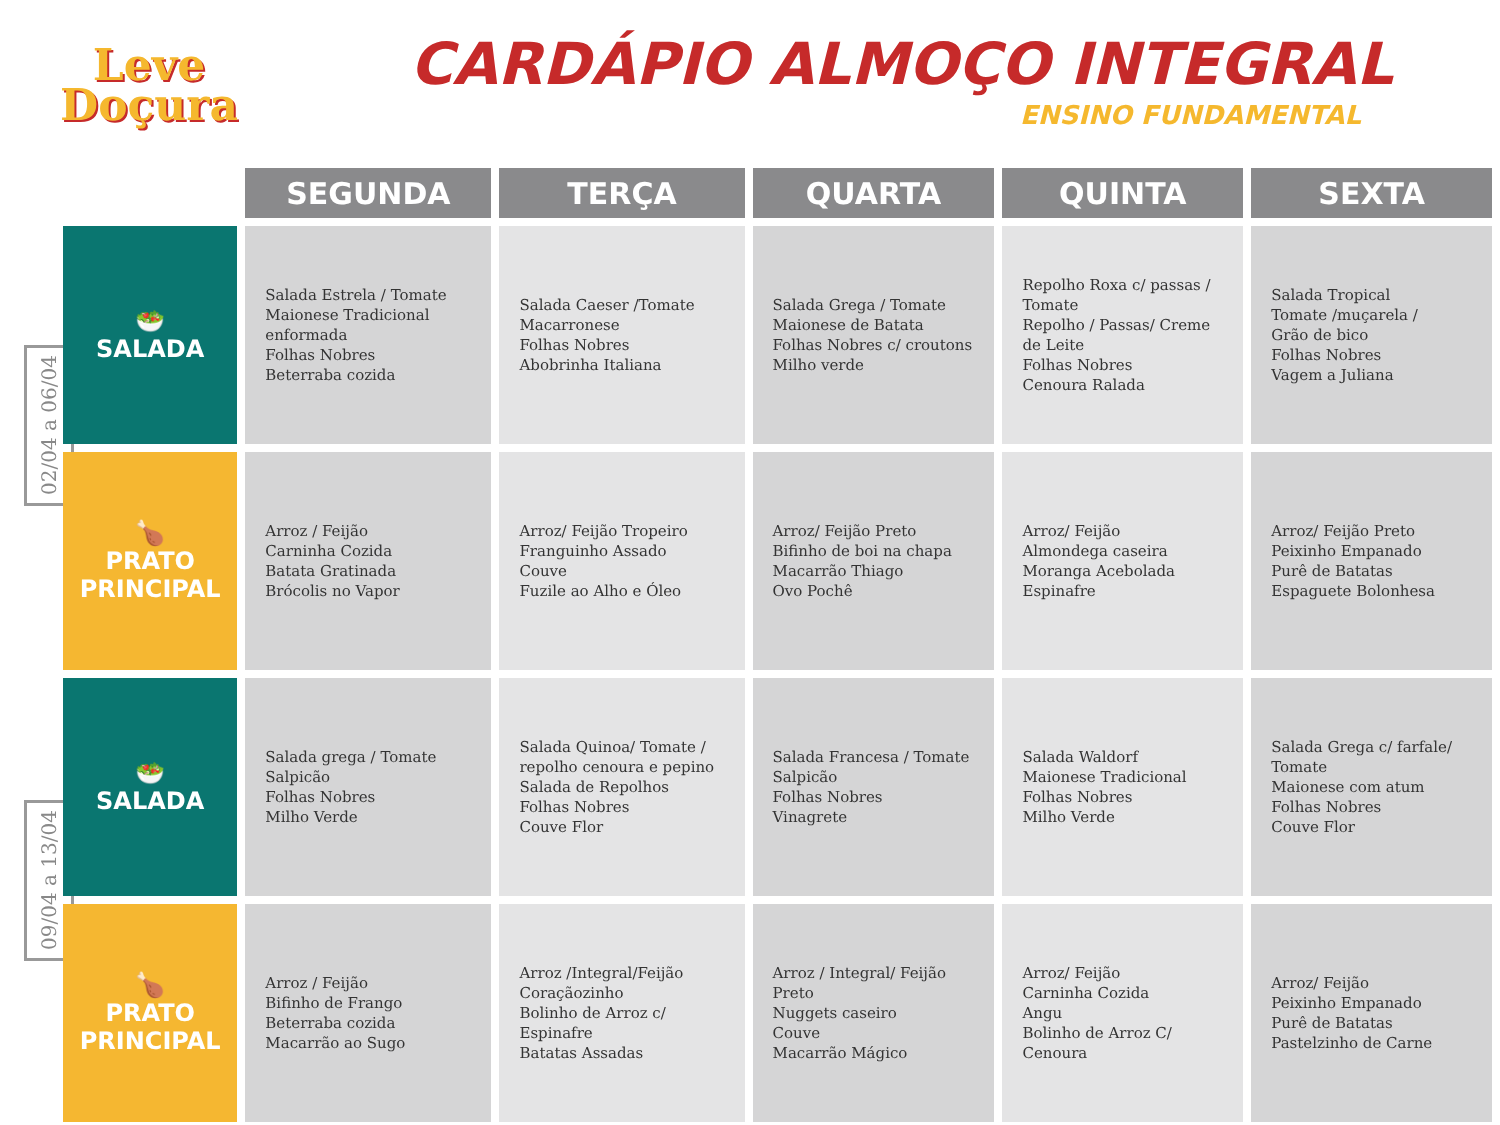Leve
Doçura
CARDÁPIO ALMOÇO INTEGRAL
ENSINO FUNDAMENTAL
02/04 a 06/04
09/04 a 13/04
| | SEGUNDA | TERÇA | QUARTA | QUINTA | SEXTA |
| --- | --- | --- | --- | --- | --- |
| 🥗 SALADA | Salada Estrela / Tomate Maionese Tradicional enformada Folhas Nobres Beterraba cozida | Salada Caeser /Tomate Macarronese Folhas Nobres Abobrinha Italiana | Salada Grega / Tomate Maionese de Batata Folhas Nobres c/ croutons Milho verde | Repolho Roxa c/ passas / Tomate Repolho / Passas/ Creme de Leite Folhas Nobres Cenoura Ralada | Salada Tropical Tomate /muçarela / Grão de bico Folhas Nobres Vagem a Juliana |
| 🍗 PRATO PRINCIPAL | Arroz / Feijão Carninha Cozida Batata Gratinada Brócolis no Vapor | Arroz/ Feijão Tropeiro Franguinho Assado Couve Fuzile ao Alho e Óleo | Arroz/ Feijão Preto Bifinho de boi na chapa Macarrão Thiago Ovo Pochê | Arroz/ Feijão Almondega caseira Moranga Acebolada Espinafre | Arroz/ Feijão Preto Peixinho Empanado Purê de Batatas Espaguete Bolonhesa |
| 🥗 SALADA | Salada grega / Tomate Salpicão Folhas Nobres Milho Verde | Salada Quinoa/ Tomate / repolho cenoura e pepino Salada de Repolhos Folhas Nobres Couve Flor | Salada Francesa / Tomate Salpicão Folhas Nobres Vinagrete | Salada Waldorf Maionese Tradicional Folhas Nobres Milho Verde | Salada Grega c/ farfale/ Tomate Maionese com atum Folhas Nobres Couve Flor |
| 🍗 PRATO PRINCIPAL | Arroz / Feijão Bifinho de Frango Beterraba cozida Macarrão ao Sugo | Arroz /Integral/Feijão Coraçãozinho Bolinho de Arroz c/ Espinafre Batatas Assadas | Arroz / Integral/ Feijão Preto Nuggets caseiro Couve Macarrão Mágico | Arroz/ Feijão Carninha Cozida Angu Bolinho de Arroz C/ Cenoura | Arroz/ Feijão Peixinho Empanado Purê de Batatas Pastelzinho de Carne |